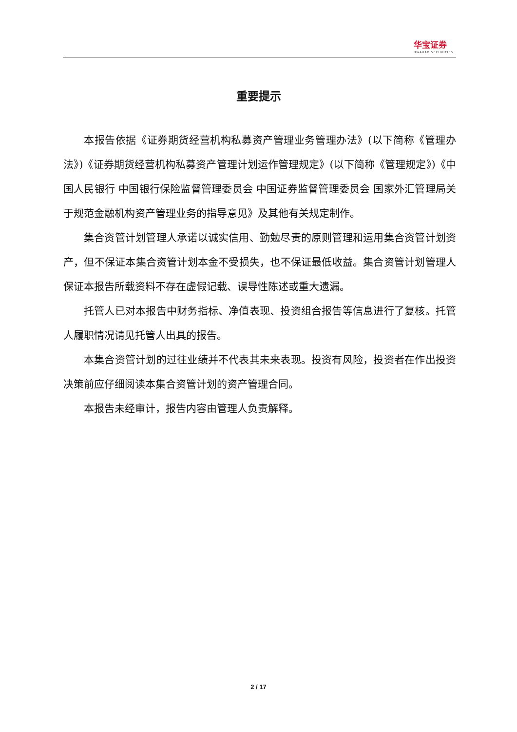华宝证券
HWABAO SECURITIES
重要提示
本报告依据《证券期货经营机构私募资产管理业务管理办法》(以下简称《管理办法》)《证券期货经营机构私募资产管理计划运作管理规定》(以下简称《管理规定》)《中国人民银行 中国银行保险监督管理委员会 中国证券监督管理委员会 国家外汇管理局关于规范金融机构资产管理业务的指导意见》及其他有关规定制作。
集合资管计划管理人承诺以诚实信用、勤勉尽责的原则管理和运用集合资管计划资产，但不保证本集合资管计划本金不受损失，也不保证最低收益。集合资管计划管理人保证本报告所载资料不存在虚假记载、误导性陈述或重大遗漏。
托管人已对本报告中财务指标、净值表现、投资组合报告等信息进行了复核。托管人履职情况请见托管人出具的报告。
本集合资管计划的过往业绩并不代表其未来表现。投资有风险，投资者在作出投资决策前应仔细阅读本集合资管计划的资产管理合同。
本报告未经审计，报告内容由管理人负责解释。
2 / 17